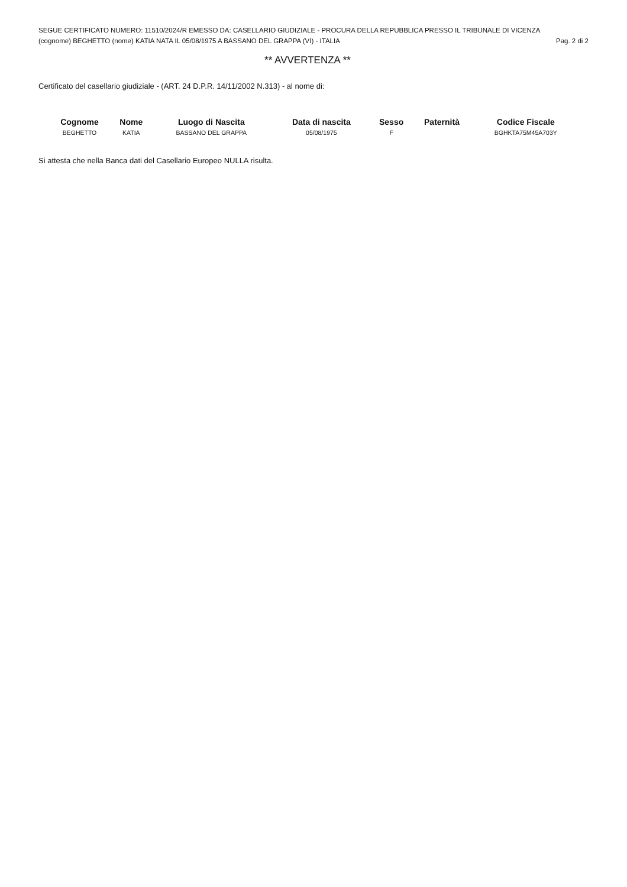SEGUE CERTIFICATO NUMERO: 11510/2024/R EMESSO DA: CASELLARIO GIUDIZIALE - PROCURA DELLA REPUBBLICA PRESSO IL TRIBUNALE DI VICENZA
(cognome) BEGHETTO (nome) KATIA NATA IL 05/08/1975 A BASSANO DEL GRAPPA (VI) - ITALIA Pag. 2 di 2
** AVVERTENZA **
Certificato del casellario giudiziale - (ART. 24 D.P.R. 14/11/2002 N.313) - al nome di:
| Cognome | Nome | Luogo di Nascita | Data di nascita | Sesso | Paternità | Codice Fiscale |
| --- | --- | --- | --- | --- | --- | --- |
| BEGHETTO | KATIA | BASSANO DEL GRAPPA | 05/08/1975 | F | | BGHKTA75M45A703Y |
Si attesta che nella Banca dati del Casellario Europeo NULLA risulta.